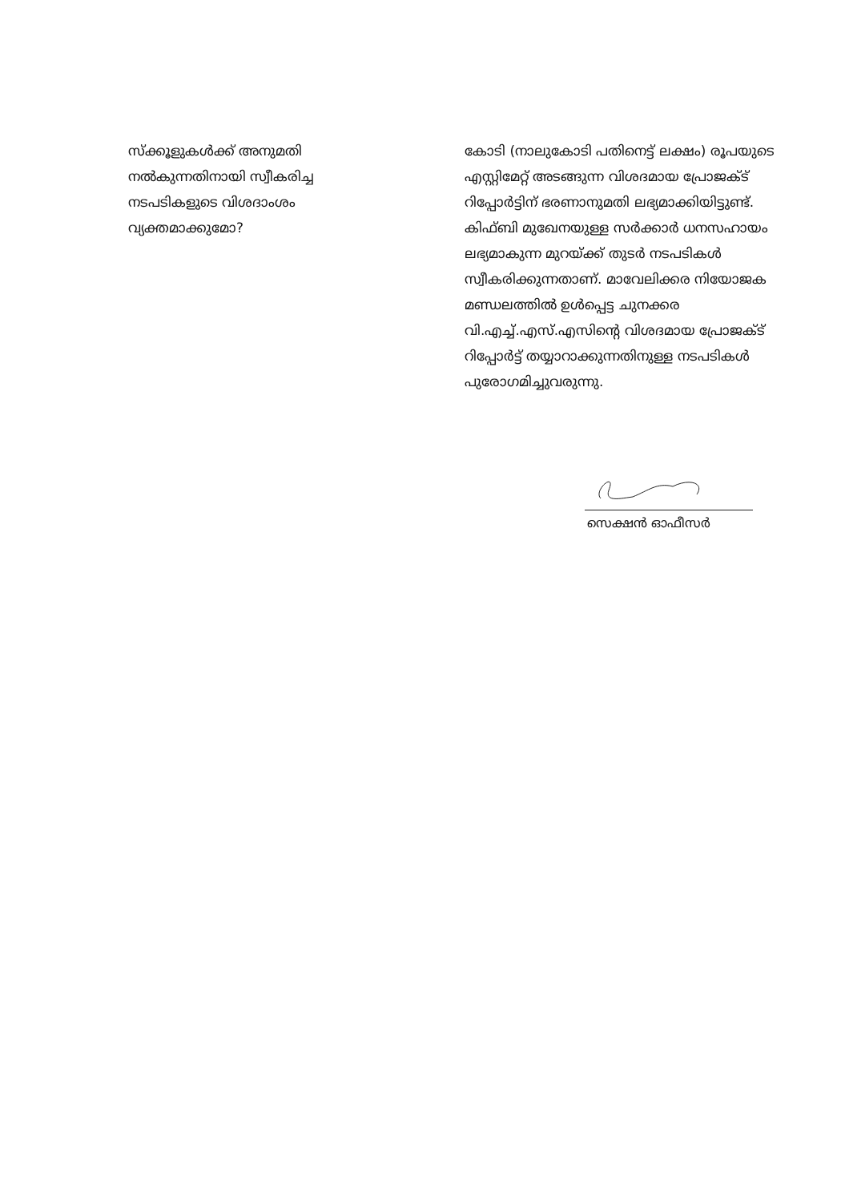സ്ക്കൂളുകൾക്ക് അനുമതി നൽകുന്നതിനായി സ്വീകരിച്ച നടപടികളുടെ വിശദാംശം വ്യക്തമാക്കുമോ?
കോടി (നാലുകോടി പതിനെട്ട് ലക്ഷം) രൂപയുടെ എസ്റ്റിമേറ്റ് അടങ്ങുന്ന വിശദമായ പ്രോജക്ട് റിപ്പോർട്ടിന് ഭരണാനുമതി ലഭ്യമാക്കിയിട്ടുണ്ട്. കിഫ്ബി മുഖേനയുള്ള സർക്കാർ ധനസഹായം ലഭ്യമാകുന്ന മുറയ്ക്ക് തുടർ നടപടികൾ സ്വീകരിക്കുന്നതാണ്. മാവേലിക്കര നിയോജക മണ്ഡലത്തിൽ ഉൾപ്പെട്ട ചുനക്കര വി.എച്ച്.എസ്.എസിന്റെ വിശദമായ പ്രോജക്ട് റിപ്പോർട്ട് തയ്യാറാക്കുന്നതിനുള്ള നടപടികൾ പുരോഗമിച്ചുവരുന്നു.
സെക്ഷൻ ഓഫീസർ